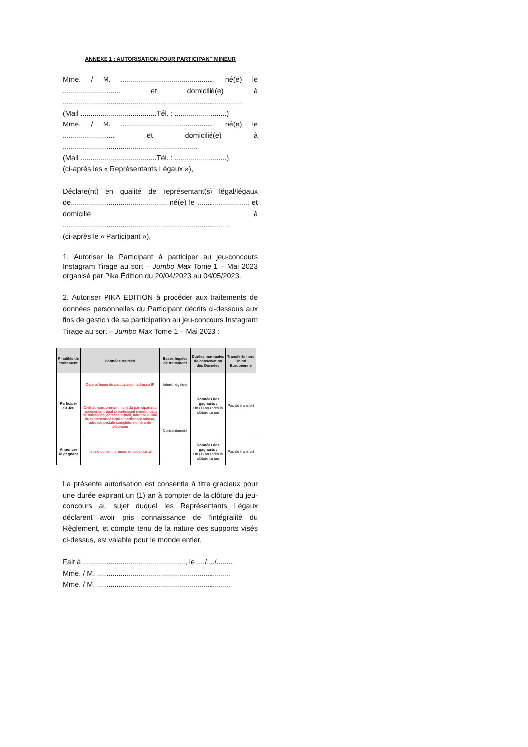ANNEXE 1 : AUTORISATION POUR PARTICIPANT MINEUR
Mme. / M. ............................................... né(e) le ............................. et domicilié(e) à ..........................................................................................
(Mail ......................................Tél. : ..........................)
Mme. / M. ............................................... né(e) le .......................... et domicilié(e) à ...................................................................
(Mail ......................................Tél. : ..........................)
(ci-après les « Représentants Légaux »),
Déclare(nt) en qualité de représentant(s) légal/légaux de................................................ né(e) le .......................... et domicilié à ....................................................................................
(ci-après le « Participant »),
1. Autoriser le Participant à participer au jeu-concours Instagram Tirage au sort – Jumbo Max Tome 1 – Mai 2023 organisé par Pika Édition du 20/04/2023 au 04/05/2023.
2. Autoriser PIKA EDITION à procéder aux traitements de données personnelles du Participant décrits ci-dessous aux fins de gestion de sa participation au jeu-concours Instagram Tirage au sort – Jumbo Max Tome 1 – Mai 2023 :
| Finalités de traitement | Données traitées | Bases légales de traitement | Durées maximales de conservation des Données | Transferts hors Union Européenne |
| --- | --- | --- | --- | --- |
| Participer au Jeu | Date et heure de participation, adresse IP | Intérêt légitime | Données des gagnants : Un (1) an après la clôture du jeu | Pas de transfert |
| | Civilité, nom, prénom, nom du participant/du représentant légal si participant mineur, date de naissance, adresse e-mail, adresse e-mail du représentant légal si participant mineur, adresse postale complète, numéro de téléphone | Consentement | | |
| Annoncer le gagnant | Initiale du nom, prénom et code postal | | Données des gagnants : Un (1) an après la clôture du jeu | Pas de transfert |
La présente autorisation est consentie à titre gracieux pour une durée expirant un (1) an à compter de la clôture du jeu-concours au sujet duquel les Représentants Légaux déclarent avoir pris connaissance de l’intégralité du Règlement, et compte tenu de la nature des supports visés ci-dessus, est valable pour le monde entier.
Fait à ..................................................., le ..../..../........
Mme. / M. ...................................................................
Mme. / M. ...................................................................